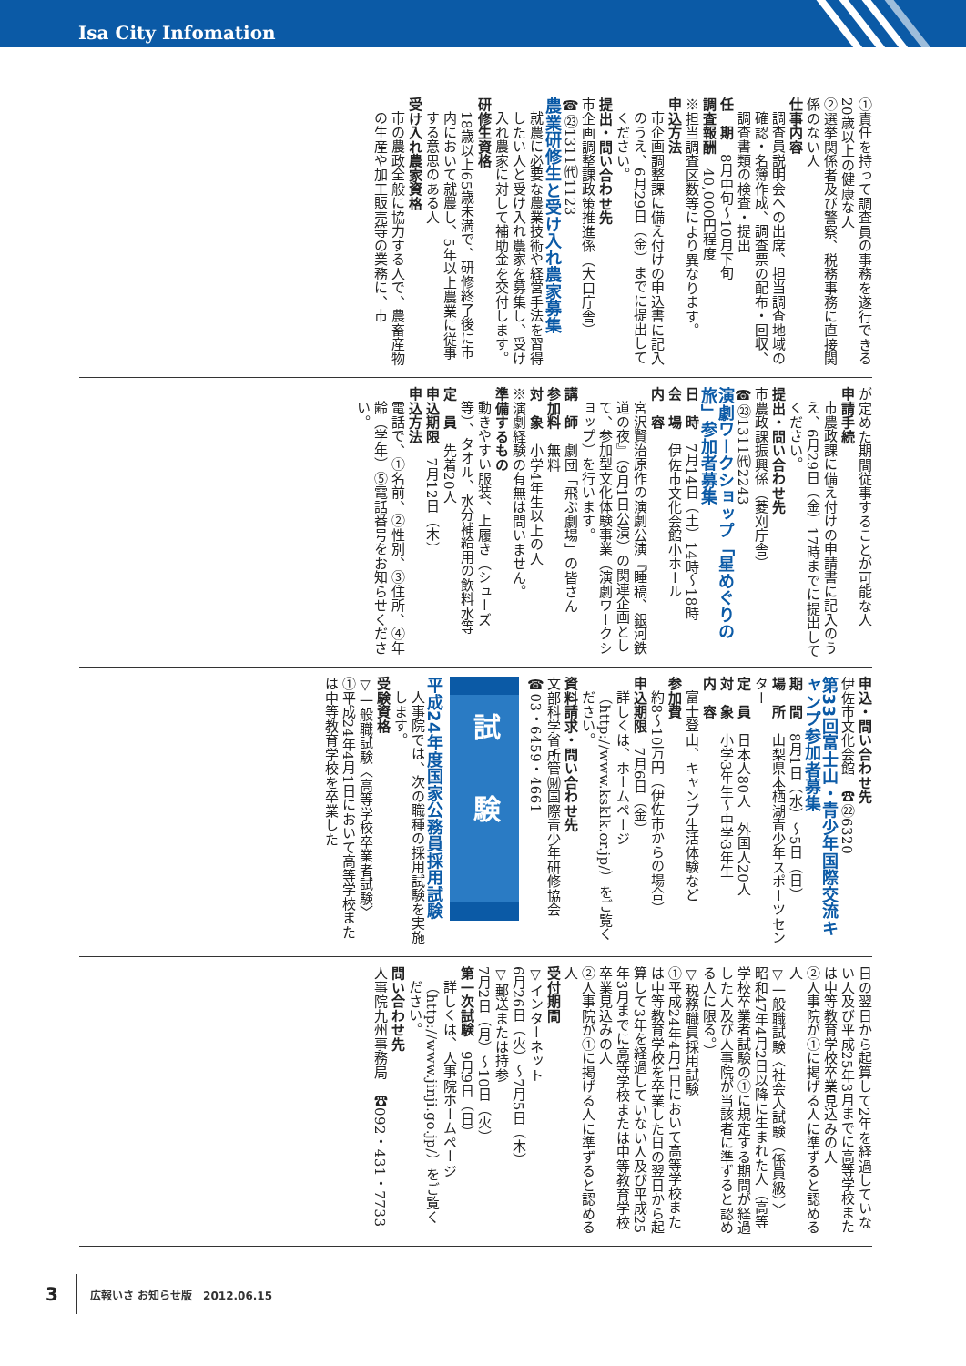Isa City Infomation
①責任を持って調査員の事務を遂行できる20歳以上の健康な人
②選挙関係者及び警察、税務事務に直接関係のない人
仕事内容
調査員説明会への出席、担当調査地域の確認・名簿作成、調査票の配布・回収、調査書類の検査・提出
任　期　8月中旬～10月下旬
調査報酬　40,000円程度
※担当調査区数等により異なります。
申込方法
市企画調整課に備え付けの申込書に記入のうえ、6月29日（金）までに提出してください。
提出・問い合わせ先
市企画調整課政策推進係（大口庁舎）
☎㉓1311㈹1123
農業研修生と受け入れ農家募集
就農に必要な農業技術や経営手法を習得したい人と受け入れ農家を募集し、受け入れ農家に対して補助金を交付します。
研修生資格
18歳以上65歳未満で、研修終了後に市内において就農し、5年以上農業に従事する意思のある人
受け入れ農家資格
市の農政全般に協力する人で、農畜産物の生産や加工販売等の業務に、市
が定めた期間従事することが可能な人
申請手続
市農政課に備え付けの申請書に記入のうえ、6月29日（金）17時までに提出してください。
提出・問い合わせ先
市農政課振興係（菱刈庁舎）
☎㉓1311㈹2243
演劇ワークショップ「星めぐりの旅」参加者募集
日　時　7月14日（土）14時～18時
会　場　伊佐市文化会館小ホール
内　容
宮沢賢治原作の演劇公演『睡稿、銀河鉄道の夜』（9月1日公演）の関連企画として、参加型文化体験事業（演劇ワークショップ）を行います。
講　師　劇団「飛ぶ劇場」の皆さん
参加料　無料
対　象　小学4年生以上の人
※演劇経験の有無は問いません。
準備するもの
動きやすい服装、上履き（シューズ等）、タオル、水分補給用の飲料水等
定　員　先着20人
申込期限　7月12日（木）
申込方法
電話で、①名前、②性別、③住所、④年齢（学年）⑤電話番号をお知らせください。
申込・問い合わせ先
伊佐市文化会館　☎㉒6320
第33回富士山・青少年国際交流キャンプ参加者募集
期　間　8月1日（水）～5日（日）
場　所　山梨県本栖湖青少年スポーツセンター
定　員　日本人80人　外国人20人
対　象　小学3年生～中学3年生
内　容
富士登山、キャンプ生活体験など
参加費
約8～10万円（伊佐市からの場合）
申込期限　7月6日（金）
詳しくは、ホームページ（http://www.ksklk.or.jp/）をご覧ください。
資料請求・問い合わせ先
文部科学省所管㈶国際青少年研修協会
☎03・6459・4661
試験
平成24年度国家公務員採用試験
人事院では、次の職種の採用試験を実施します。
受験資格
▽一般職試験〈高等学校卒業者試験〉
①平成24年4月1日において高等学校または中等教育学校を卒業した
日の翌日から起算して2年を経過していない人及び平成25年3月までに高等学校または中等教育学校卒業見込みの人
②人事院が①に掲げる人に準ずると認める人
▽一般職試験〈社会人試験（係員級）〉
昭和47年4月2日以降に生まれた人（高等学校卒業者試験の①に規定する期間が経過した人及び人事院が当該者に準ずると認める人に限る。）
▽税務職員採用試験
①平成24年4月1日において高等学校または中等教育学校を卒業した日の翌日から起算して3年を経過していない人及び平成25年3月までに高等学校または中等教育学校卒業見込みの人
②人事院が①に掲げる人に準ずると認める人
受付期間
▽インターネット
6月26日（火）～7月5日（木）
▽郵送または持参
7月2日（月）～10日（火）
第一次試験　9月9日（日）
詳しくは、人事院ホームページ（http://www.jinji.go.jp/）をご覧ください。
問い合わせ先
人事院九州事務局　☎092・431・7733
3 広報いさ お知らせ版　2012.06.15